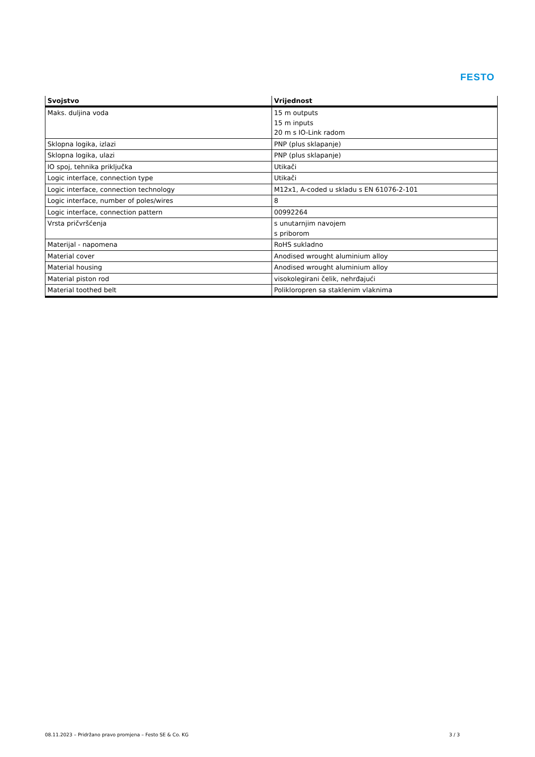FESTO
| Svojstvo | Vrijednost |
| --- | --- |
| Maks. duljina voda | 15 m outputs 15 m inputs 20 m s IO-Link radom |
| Sklopna logika, izlazi | PNP (plus sklapanje) |
| Sklopna logika, ulazi | PNP (plus sklapanje) |
| IO spoj, tehnika priključka | Utikači |
| Logic interface, connection type | Utikači |
| Logic interface, connection technology | M12x1, A-coded u skladu s EN 61076-2-101 |
| Logic interface, number of poles/wires | 8 |
| Logic interface, connection pattern | 00992264 |
| Vrsta pričvršćenja | s unutarnjim navojem s priborom |
| Materijal - napomena | RoHS sukladno |
| Material cover | Anodised wrought aluminium alloy |
| Material housing | Anodised wrought aluminium alloy |
| Material piston rod | visokolegirani čelik, nehrđajući |
| Material toothed belt | Polikloropren sa staklenim vlaknima |
08.11.2023 – Pridržano pravo promjena – Festo SE & Co. KG 3 / 3